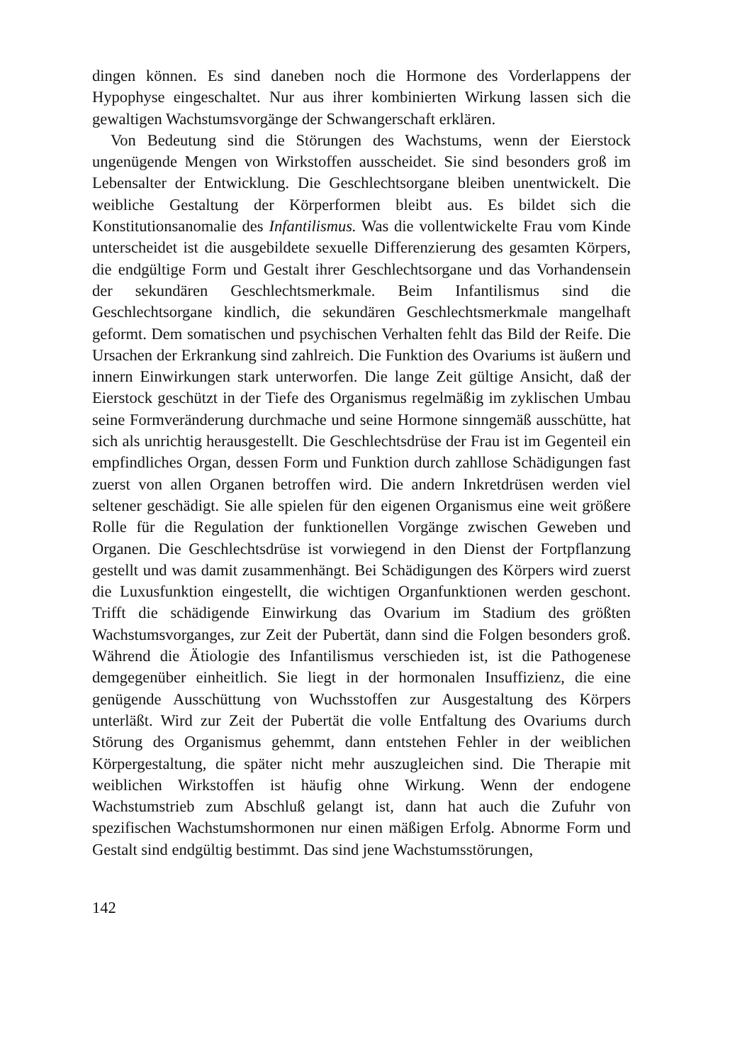dingen können. Es sind daneben noch die Hormone des Vorderlappens der Hypophyse eingeschaltet. Nur aus ihrer kombinierten Wirkung lassen sich die gewaltigen Wachstumsvorgänge der Schwangerschaft erklären.
Von Bedeutung sind die Störungen des Wachstums, wenn der Eierstock ungenügende Mengen von Wirkstoffen ausscheidet. Sie sind besonders groß im Lebensalter der Entwicklung. Die Geschlechtsorgane bleiben unentwickelt. Die weibliche Gestaltung der Körperformen bleibt aus. Es bildet sich die Konstitutionsanomalie des Infantilismus. Was die vollentwickelte Frau vom Kinde unterscheidet ist die ausgebildete sexuelle Differenzierung des gesamten Körpers, die endgültige Form und Gestalt ihrer Geschlechtsorgane und das Vorhandensein der sekundären Geschlechtsmerkmale. Beim Infantilismus sind die Geschlechtsorgane kindlich, die sekundären Geschlechtsmerkmale mangelhaft geformt. Dem somatischen und psychischen Verhalten fehlt das Bild der Reife. Die Ursachen der Erkrankung sind zahlreich. Die Funktion des Ovariums ist äußern und innern Einwirkungen stark unterworfen. Die lange Zeit gültige Ansicht, daß der Eierstock geschützt in der Tiefe des Organismus regelmäßig im zyklischen Umbau seine Formveränderung durchmache und seine Hormone sinngemäß ausschütte, hat sich als unrichtig herausgestellt. Die Geschlechtsdrüse der Frau ist im Gegenteil ein empfindliches Organ, dessen Form und Funktion durch zahllose Schädigungen fast zuerst von allen Organen betroffen wird. Die andern Inkretdrüsen werden viel seltener geschädigt. Sie alle spielen für den eigenen Organismus eine weit größere Rolle für die Regulation der funktionellen Vorgänge zwischen Geweben und Organen. Die Geschlechtsdrüse ist vorwiegend in den Dienst der Fortpflanzung gestellt und was damit zusammenhängt. Bei Schädigungen des Körpers wird zuerst die Luxusfunktion eingestellt, die wichtigen Organfunktionen werden geschont. Trifft die schädigende Einwirkung das Ovarium im Stadium des größten Wachstumsvorganges, zur Zeit der Pubertät, dann sind die Folgen besonders groß. Während die Ätiologie des Infantilismus verschieden ist, ist die Pathogenese demgegenüber einheitlich. Sie liegt in der hormonalen Insuffizienz, die eine genügende Ausschüttung von Wuchsstoffen zur Ausgestaltung des Körpers unterläßt. Wird zur Zeit der Pubertät die volle Entfaltung des Ovariums durch Störung des Organismus gehemmt, dann entstehen Fehler in der weiblichen Körpergestaltung, die später nicht mehr auszugleichen sind. Die Therapie mit weiblichen Wirkstoffen ist häufig ohne Wirkung. Wenn der endogene Wachstumstrieb zum Abschluß gelangt ist, dann hat auch die Zufuhr von spezifischen Wachstumshormonen nur einen mäßigen Erfolg. Abnorme Form und Gestalt sind endgültig bestimmt. Das sind jene Wachstumsstörungen,
142